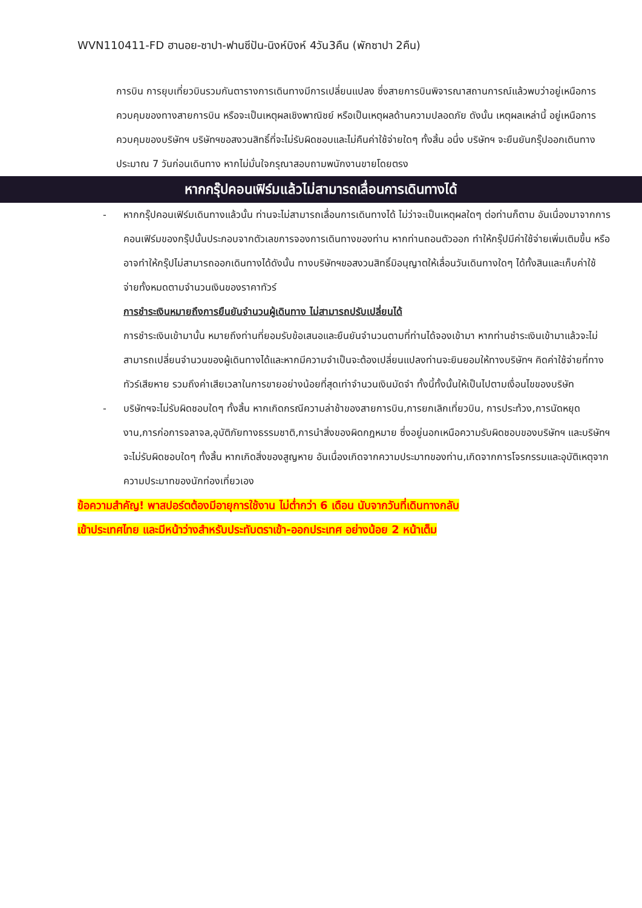WVN110411-FD ฮานอย-ซาปา-ฟานซีปัน-นิงห์บิงห์ 4วัน3คืน (พักซาปา 2คืน)
การบิน การยุบเที่ยวบินรวมกันตารางการเดินทางมีการเปลี่ยนแปลง ซึ่งสายการบินพิจารณาสถานการณ์แล้วพบว่าอยู่เหนือการควบคุมของทางสายการบิน หรือจะเป็นเหตุผลเชิงพาณิชย์ หรือเป็นเหตุผลด้านความปลอดภัย ดังนั้น เหตุผลเหล่านี้ อยู่เหนือการควบคุมของบริษัทฯ บริษัทฯขอสงวนสิทธิ์ที่จะไม่รับผิดชอบและไม่คืนค่าใช้จ่ายใดๆ ทั้งสิ้น อนึ่ง บริษัทฯ จะยืนยันกรุ๊ปออกเดินทางประมาณ 7 วันก่อนเดินทาง หากไม่มั่นใจกรุณาสอบถามพนักงานขายโดยตรง
หากกรุ๊ปคอนเฟิร์มแล้วไม่สามารถเลื่อนการเดินทางได้
- หากกรุ๊ปคอนเฟิร์มเดินทางแล้วนั้น ท่านจะไม่สามารถเลื่อนการเดินทางได้ ไม่ว่าจะเป็นเหตุผลใดๆ ต่อท่านก็ตาม อันเนื่องมาจากการคอนเฟิร์มของกรุ๊ปนั้นประกอบจากตัวเลขการจองการเดินทางของท่าน หากท่านถอนตัวออก ทำให้กรุ๊ปมีค่าใช้จ่ายเพิ่มเติมขึ้น หรืออาจทำให้กรุ๊ปไม่สามารถออกเดินทางได้ดังนั้น ทางบริษัทฯขอสงวนสิทธิ์มิอนุญาตให้เลื่อนวันเดินทางใดๆ ได้ทั้งสินและเก็บค่าใช้จ่ายทั้งหมดตามจำนวนเงินของราคาทัวร์
การชำระเงินหมายถึงการยืนยันจำนวนผู้เดินทาง ไม่สามารถปรับเปลี่ยนได้
การชำระเงินเข้ามานั้น หมายถึงท่านที่ยอมรับข้อเสนอและยืนยันจำนวนตามที่ท่านได้จองเข้ามา หากท่านชำระเงินเข้ามาแล้วจะไม่สามารถเปลี่ยนจำนวนของผู้เดินทางได้และหากมีความจำเป็นจะต้องเปลี่ยนแปลงท่านจะยินยอมให้ทางบริษัทฯ คิดค่าใช้จ่ายที่ทางทัวร์เสียหาย รวมถึงค่าเสียเวลาในการขายอย่างน้อยที่สุดเท่าจำนวนเงินมัดจำ ทั้งนี้ทั้งนั้นให้เป็นไปตามเงื่อนไขของบริษัท
- บริษัทฯจะไม่รับผิดชอบใดๆ ทั้งสิ้น หากเกิดกรณีความล่าช้าของสายการบิน,การยกเลิกเที่ยวบิน, การประท้วง,การนัดหยุดงาน,การก่อการจลาจล,อุบัติภัยทางธรรมชาติ,การนำสิ่งของผิดกฎหมาย ซึ่งอยู่นอกเหนือความรับผิดชอบของบริษัทฯ และบริษัทฯ จะไม่รับผิดชอบใดๆ ทั้งสิ้น หากเกิดสิ่งของสูญหาย อันเนื่องเกิดจากความประมาทของท่าน,เกิดจากการโจรกรรมและอุบัติเหตุจากความประมาทของนักท่องเที่ยวเอง
ข้อความสำคัญ! พาสปอร์ตต้องมีอายุการใช้งาน ไม่ต่ำกว่า 6 เดือน นับจากวันที่เดินทางกลับ
เข้าประเทศไทย และมีหน้าว่างสำหรับประทับตราเข้า-ออกประเทศ อย่างน้อย 2 หน้าเต็ม